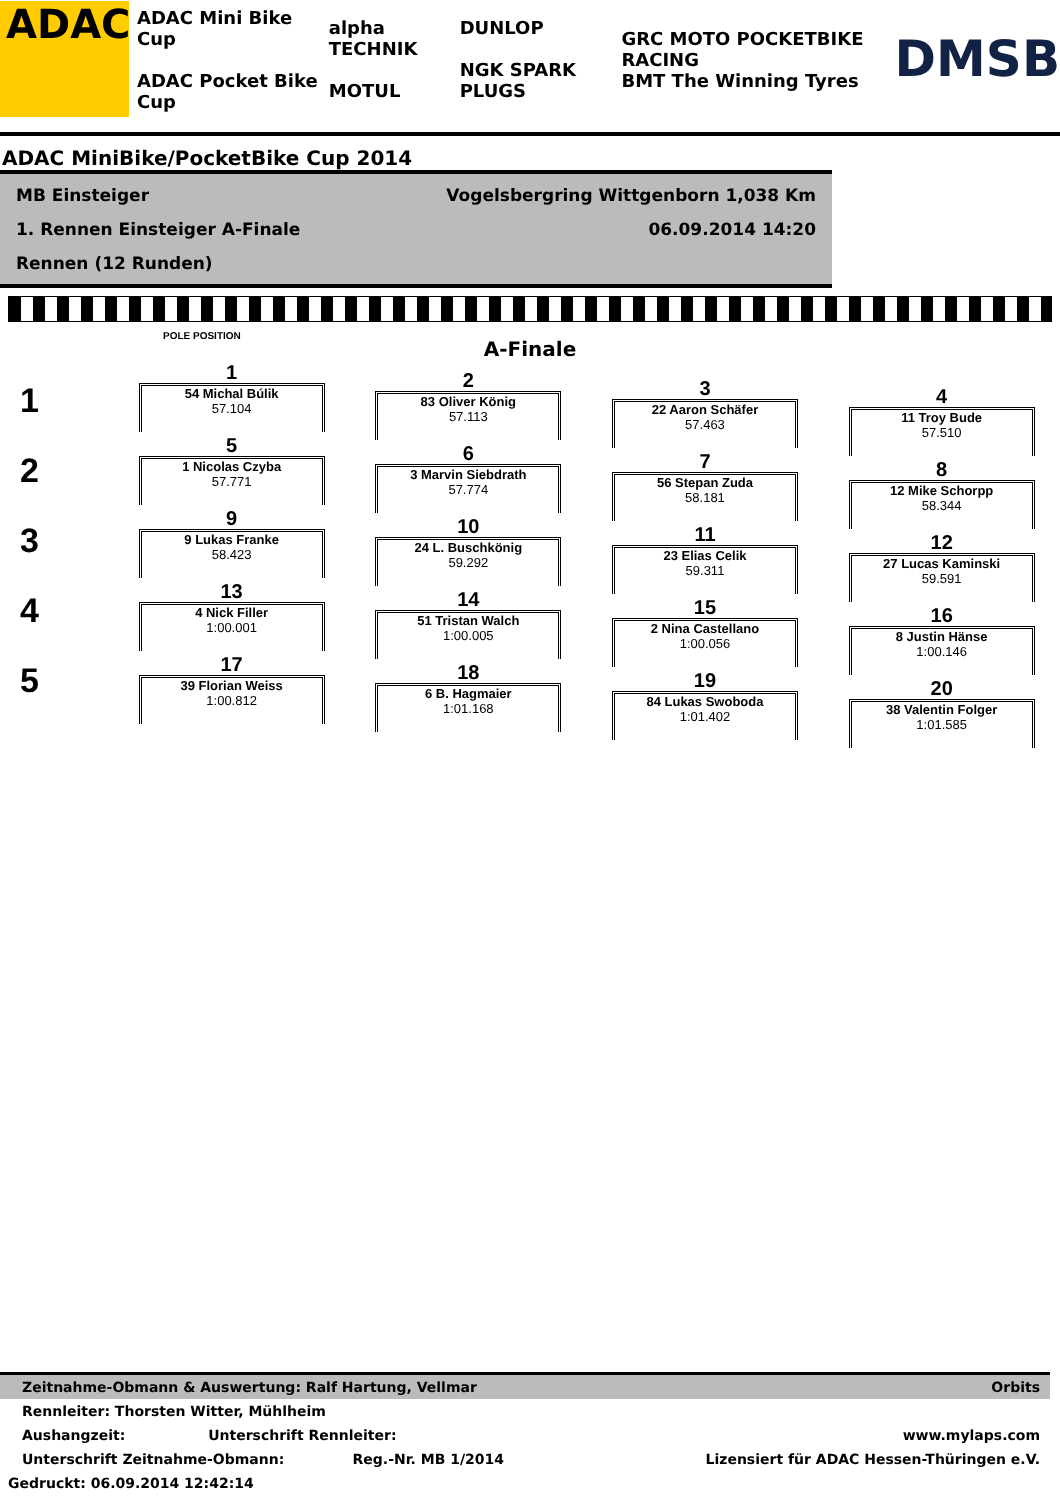ADAC
ADAC Mini Bike Cup
ADAC Pocket Bike Cup
alpha TECHNIK
MOTUL
DUNLOP
NGK SPARK PLUGS
GRC MOTO POCKETBIKE RACING
BMT The Winning Tyres
DMSB
ADAC MiniBike/PocketBike Cup 2014
MB Einsteiger Vogelsbergring Wittgenborn 1,038 Km
1. Rennen Einsteiger A-Finale 06.09.2014 14:20
Rennen (12 Runden)
POLE POSITION
A-Finale
1
2
3
4
5
1
54 Michal Búlik
57.104
5
1 Nicolas Czyba
57.771
9
9 Lukas Franke
58.423
13
4 Nick Filler
1:00.001
17
39 Florian Weiss
1:00.812
2
83 Oliver König
57.113
6
3 Marvin Siebdrath
57.774
10
24 L. Buschkönig
59.292
14
51 Tristan Walch
1:00.005
18
6 B. Hagmaier
1:01.168
3
22 Aaron Schäfer
57.463
7
56 Stepan Zuda
58.181
11
23 Elias Celik
59.311
15
2 Nina Castellano
1:00.056
19
84 Lukas Swoboda
1:01.402
4
11 Troy Bude
57.510
8
12 Mike Schorpp
58.344
12
27 Lucas Kaminski
59.591
16
8 Justin Hänse
1:00.146
20
38 Valentin Folger
1:01.585
Zeitnahme-Obmann & Auswertung: Ralf Hartung, Vellmar Orbits
Rennleiter: Thorsten Witter, Mühlheim
Aushangzeit: Unterschrift Rennleiter: www.mylaps.com
Unterschrift Zeitnahme-Obmann: Reg.-Nr. MB 1/2014 Lizensiert für ADAC Hessen-Thüringen e.V.
Gedruckt: 06.09.2014 12:42:14